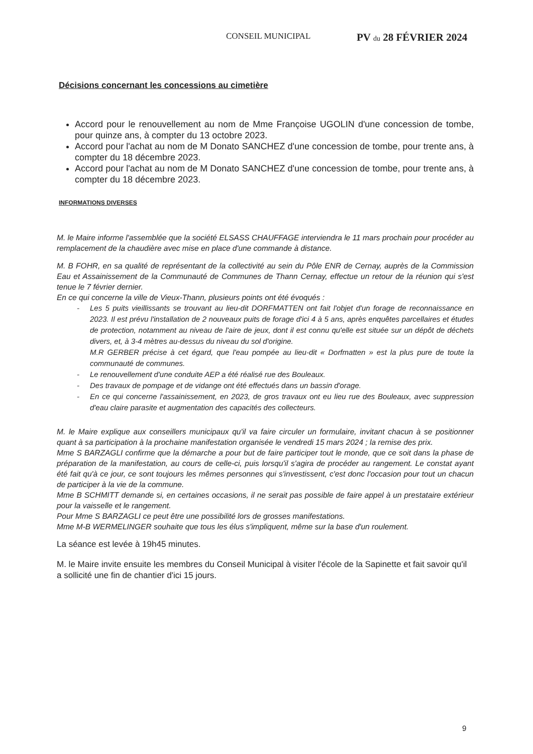CONSEIL MUNICIPAL PV du 28 FÉVRIER 2024
Décisions concernant les concessions au cimetière
Accord pour le renouvellement au nom de Mme Françoise UGOLIN d'une concession de tombe, pour quinze ans, à compter du 13 octobre 2023.
Accord pour l'achat au nom de M Donato SANCHEZ d'une concession de tombe, pour trente ans, à compter du 18 décembre 2023.
Accord pour l'achat au nom de M Donato SANCHEZ d'une concession de tombe, pour trente ans, à compter du 18 décembre 2023.
INFORMATIONS DIVERSES
M. le Maire informe l'assemblée que la société ELSASS CHAUFFAGE interviendra le 11 mars prochain pour procéder au remplacement de la chaudière avec mise en place d'une commande à distance.
M. B FOHR, en sa qualité de représentant de la collectivité au sein du Pôle ENR de Cernay, auprès de la Commission Eau et Assainissement de la Communauté de Communes de Thann Cernay, effectue un retour de la réunion qui s'est tenue le 7 février dernier.
En ce qui concerne la ville de Vieux-Thann, plusieurs points ont été évoqués :
- Les 5 puits vieillissants se trouvant au lieu-dit DORFMATTEN ont fait l'objet d'un forage de reconnaissance en 2023. Il est prévu l'installation de 2 nouveaux puits de forage d'ici 4 à 5 ans, après enquêtes parcellaires et études de protection, notamment au niveau de l'aire de jeux, dont il est connu qu'elle est située sur un dépôt de déchets divers, et, à 3-4 mètres au-dessus du niveau du sol d'origine.
M.R GERBER précise à cet égard, que l'eau pompée au lieu-dit « Dorfmatten » est la plus pure de toute la communauté de communes.
- Le renouvellement d'une conduite AEP a été réalisé rue des Bouleaux.
- Des travaux de pompage et de vidange ont été effectués dans un bassin d'orage.
- En ce qui concerne l'assainissement, en 2023, de gros travaux ont eu lieu rue des Bouleaux, avec suppression d'eau claire parasite et augmentation des capacités des collecteurs.
M. le Maire explique aux conseillers municipaux qu'il va faire circuler un formulaire, invitant chacun à se positionner quant à sa participation à la prochaine manifestation organisée le vendredi 15 mars 2024 ; la remise des prix.
Mme S BARZAGLI confirme que la démarche a pour but de faire participer tout le monde, que ce soit dans la phase de préparation de la manifestation, au cours de celle-ci, puis lorsqu'il s'agira de procéder au rangement. Le constat ayant été fait qu'à ce jour, ce sont toujours les mêmes personnes qui s'investissent, c'est donc l'occasion pour tout un chacun de participer à la vie de la commune.
Mme B SCHMITT demande si, en certaines occasions, il ne serait pas possible de faire appel à un prestataire extérieur pour la vaisselle et le rangement.
Pour Mme S BARZAGLI ce peut être une possibilité lors de grosses manifestations.
Mme M-B WERMELINGER souhaite que tous les élus s'impliquent, même sur la base d'un roulement.
La séance est levée à 19h45 minutes.
M. le Maire invite ensuite les membres du Conseil Municipal à visiter l'école de la Sapinette et fait savoir qu'il a sollicité une fin de chantier d'ici 15 jours.
9